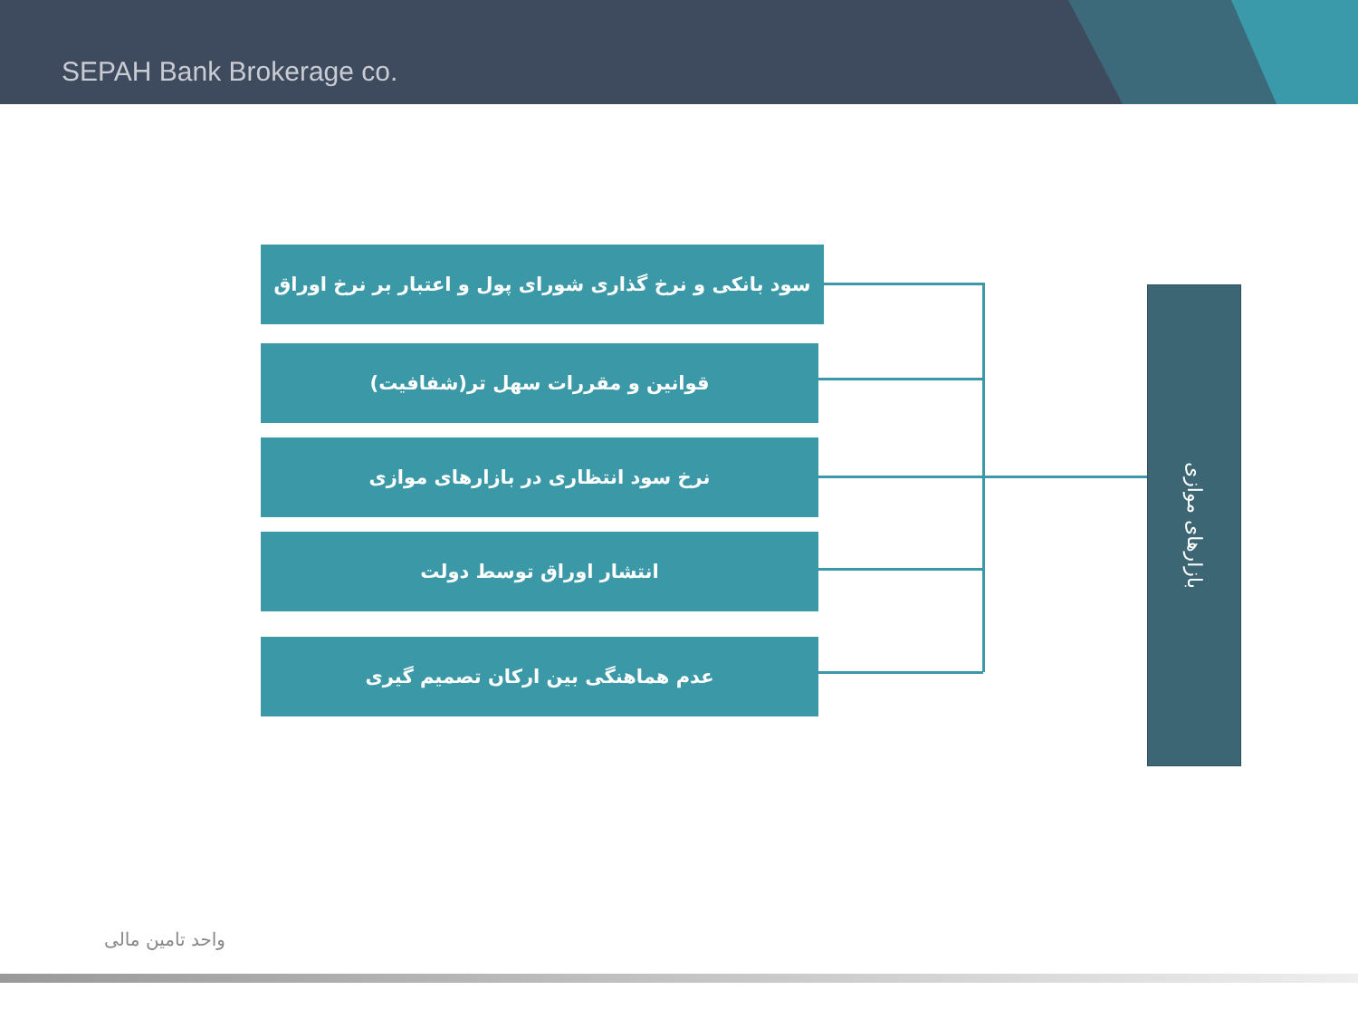SEPAH Bank Brokerage co.
سود بانکی و نرخ گذاری شورای پول و اعتبار بر نرخ اوراق
قوانین و مقررات سهل تر(شفافیت)
نرخ سود انتظاری در بازارهای موازی
انتشار اوراق توسط دولت
عدم هماهنگی بین ارکان تصمیم گیری
بازارهای موازی
واحد تامین مالی